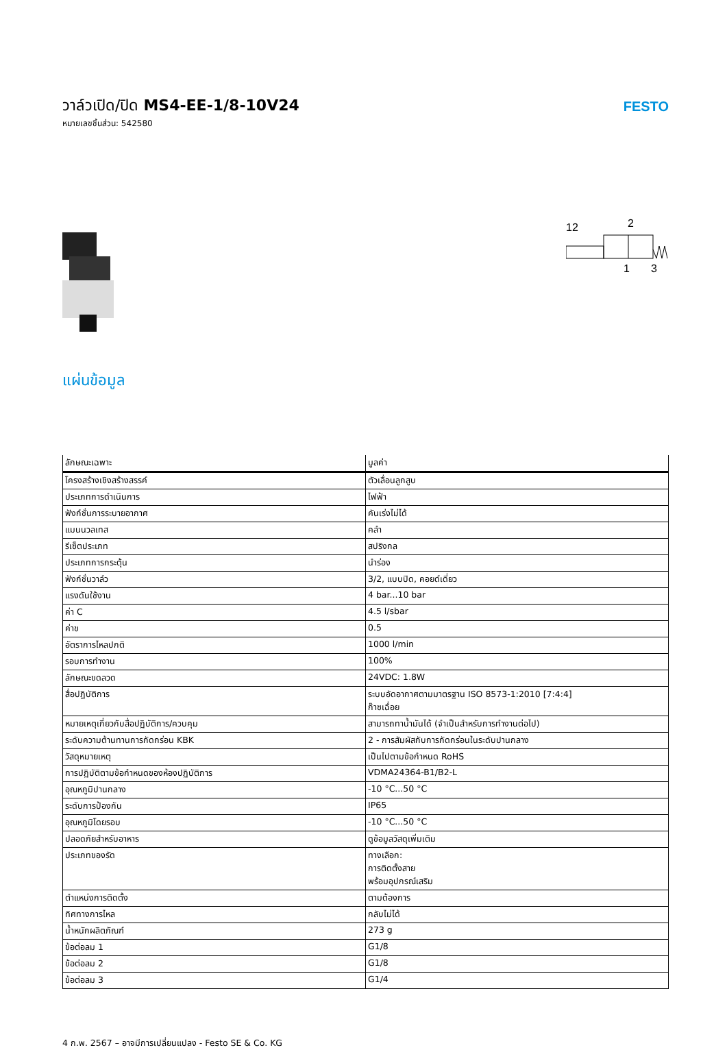วาล์วเปิด/ปิด MS4-EE-1/8-10V24
หมายเลขชิ้นส่วน: 542580
FESTO
12
2
1
3
แผ่นข้อมูล
| ลักษณะเฉพาะ | มูลค่า |
| --- | --- |
| โครงสร้างเชิงสร้างสรรค์ | ตัวเลื่อนลูกสูบ |
| ประเภทการดำเนินการ | ไฟฟ้า |
| ฟังก์ชั่นการระบายอากาศ | คันเร่งไม่ได้ |
| แมนนวลเทส | คลำ |
| รีเซ็ตประเภท | สปริงกล |
| ประเภทการกระตุ้น | นำร่อง |
| ฟังก์ชั่นวาล์ว | 3/2, แบบปิด, คอยด์เดี่ยว |
| แรงดันใช้งาน | 4 bar...10 bar |
| ค่า C | 4.5 l/sbar |
| ค่าข | 0.5 |
| อัตราการไหลปกติ | 1000 l/min |
| รอบการทำงาน | 100% |
| ลักษณะขดลวด | 24VDC: 1.8W |
| สื่อปฏิบัติการ | ระบบอัดอากาศตามมาตรฐาน ISO 8573-1:2010 [7:4:4] ก๊าซเฉื่อย |
| หมายเหตุเกี่ยวกับสื่อปฏิบัติการ/ควบคุม | สามารถทาน้ำมันได้ (จำเป็นสำหรับการทำงานต่อไป) |
| ระดับความต้านทานการกัดกร่อน KBK | 2 - การสัมผัสกับการกัดกร่อนในระดับปานกลาง |
| วัสดุหมายเหตุ | เป็นไปตามข้อกำหนด RoHS |
| การปฏิบัติตามข้อกำหนดของห้องปฏิบัติการ | VDMA24364-B1/B2-L |
| อุณหภูมิปานกลาง | -10 °C...50 °C |
| ระดับการป้องกัน | IP65 |
| อุณหภูมิโดยรอบ | -10 °C...50 °C |
| ปลอดภัยสำหรับอาหาร | ดูข้อมูลวัสดุเพิ่มเติม |
| ประเภทของรัด | ทางเลือก: การติดตั้งสาย พร้อมอุปกรณ์เสริม |
| ตำแหน่งการติดตั้ง | ตามต้องการ |
| ทิศทางการไหล | กลับไม่ได้ |
| น้ำหนักผลิตภัณฑ์ | 273 g |
| ข้อต่อลม 1 | G1/8 |
| ข้อต่อลม 2 | G1/8 |
| ข้อต่อลม 3 | G1/4 |
4 ก.พ. 2567 – อาจมีการเปลี่ยนแปลง - Festo SE & Co. KG